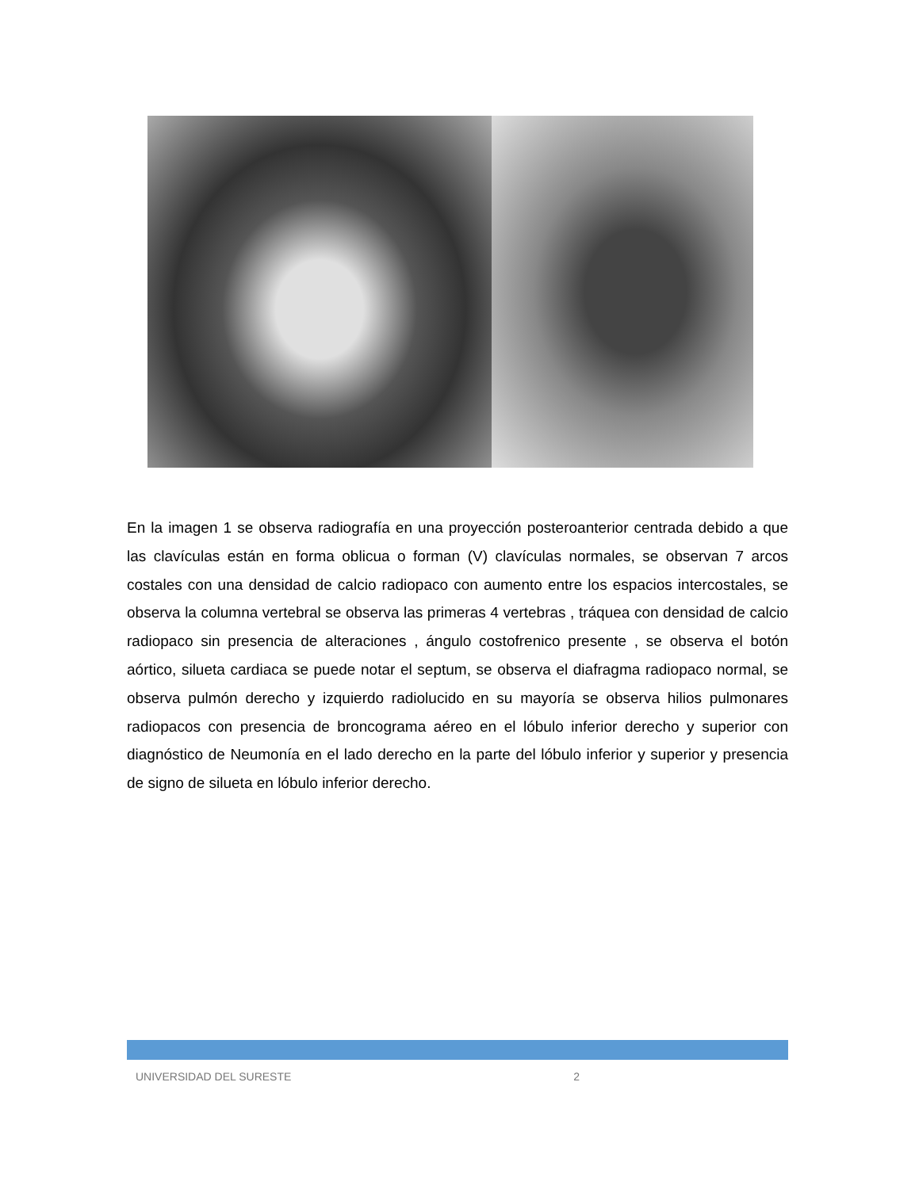En la imagen 1 se observa radiografía en una proyección posteroanterior centrada debido a que las clavículas están en forma oblicua o forman (V) clavículas normales, se observan 7 arcos costales con una densidad de calcio radiopaco con aumento entre los espacios intercostales, se observa la columna vertebral se observa las primeras 4 vertebras , tráquea con densidad de calcio radiopaco sin presencia de alteraciones , ángulo costofrenico presente , se observa el botón aórtico, silueta cardiaca se puede notar el septum, se observa el diafragma radiopaco normal, se observa pulmón derecho y izquierdo radiolucido en su mayoría se observa hilios pulmonares radiopacos con presencia de broncograma aéreo en el lóbulo inferior derecho y superior con diagnóstico de Neumonía en el lado derecho en la parte del lóbulo inferior y superior y presencia de signo de silueta en lóbulo inferior derecho.
UNIVERSIDAD DEL SURESTE 2